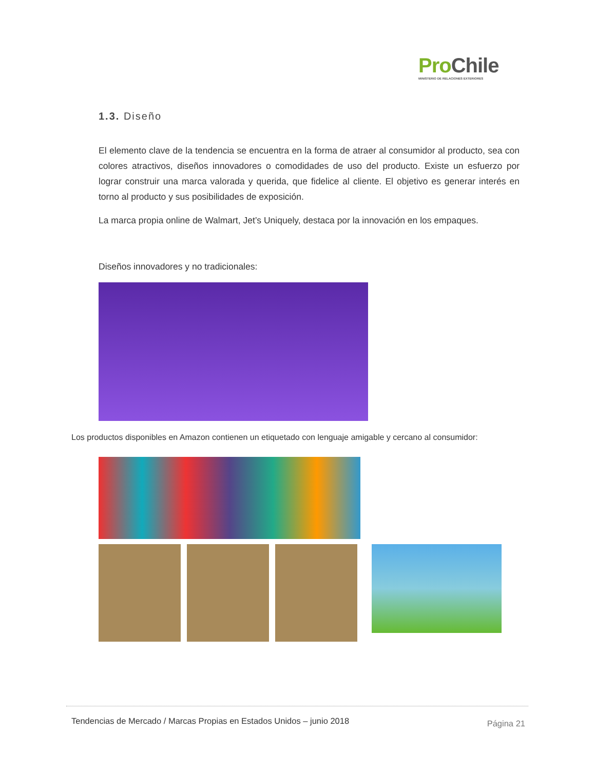ProChile
MINISTERIO DE RELACIONES EXTERIORES
1.3. Diseño
El elemento clave de la tendencia se encuentra en la forma de atraer al consumidor al producto, sea con colores atractivos, diseños innovadores o comodidades de uso del producto. Existe un esfuerzo por lograr construir una marca valorada y querida, que fidelice al cliente. El objetivo es generar interés en torno al producto y sus posibilidades de exposición.
La marca propia online de Walmart, Jet’s Uniquely, destaca por la innovación en los empaques.
Diseños innovadores y no tradicionales:
Los productos disponibles en Amazon contienen un etiquetado con lenguaje amigable y cercano al consumidor:
Tendencias de Mercado / Marcas Propias en Estados Unidos – junio 2018 Página 21